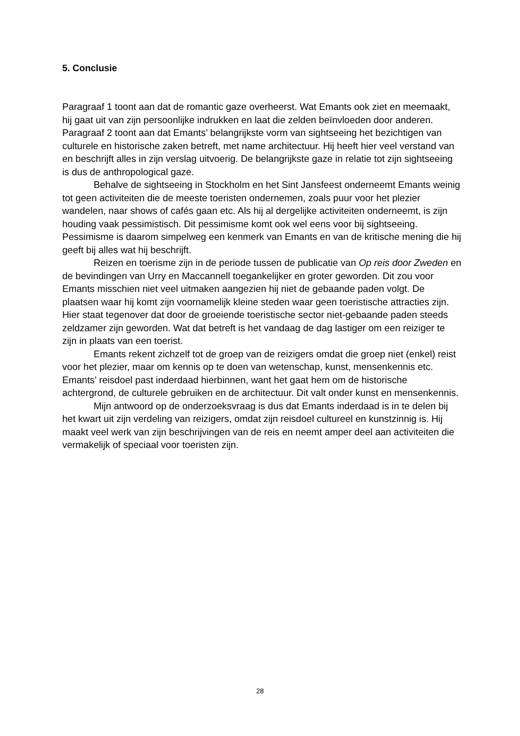5. Conclusie
Paragraaf 1 toont aan dat de romantic gaze overheerst. Wat Emants ook ziet en meemaakt, hij gaat uit van zijn persoonlijke indrukken en laat die zelden beïnvloeden door anderen. Paragraaf 2 toont aan dat Emants’ belangrijkste vorm van sightseeing het bezichtigen van culturele en historische zaken betreft, met name architectuur. Hij heeft hier veel verstand van en beschrijft alles in zijn verslag uitvoerig. De belangrijkste gaze in relatie tot zijn sightseeing is dus de anthropological gaze.
Behalve de sightseeing in Stockholm en het Sint Jansfeest onderneemt Emants weinig tot geen activiteiten die de meeste toeristen ondernemen, zoals puur voor het plezier wandelen, naar shows of cafés gaan etc. Als hij al dergelijke activiteiten onderneemt, is zijn houding vaak pessimistisch. Dit pessimisme komt ook wel eens voor bij sightseeing. Pessimisme is daarom simpelweg een kenmerk van Emants en van de kritische mening die hij geeft bij alles wat hij beschrijft.
Reizen en toerisme zijn in de periode tussen de publicatie van Op reis door Zweden en de bevindingen van Urry en Maccannell toegankelijker en groter geworden. Dit zou voor Emants misschien niet veel uitmaken aangezien hij niet de gebaande paden volgt. De plaatsen waar hij komt zijn voornamelijk kleine steden waar geen toeristische attracties zijn. Hier staat tegenover dat door de groeiende toeristische sector niet-gebaande paden steeds zeldzamer zijn geworden. Wat dat betreft is het vandaag de dag lastiger om een reiziger te zijn in plaats van een toerist.
Emants rekent zichzelf tot de groep van de reizigers omdat die groep niet (enkel) reist voor het plezier, maar om kennis op te doen van wetenschap, kunst, mensenkennis etc. Emants’ reisdoel past inderdaad hierbinnen, want het gaat hem om de historische achtergrond, de culturele gebruiken en de architectuur. Dit valt onder kunst en mensenkennis.
Mijn antwoord op de onderzoeksvraag is dus dat Emants inderdaad is in te delen bij het kwart uit zijn verdeling van reizigers, omdat zijn reisdoel cultureel en kunstzinnig is. Hij maakt veel werk van zijn beschrijvingen van de reis en neemt amper deel aan activiteiten die vermakelijk of speciaal voor toeristen zijn.
28